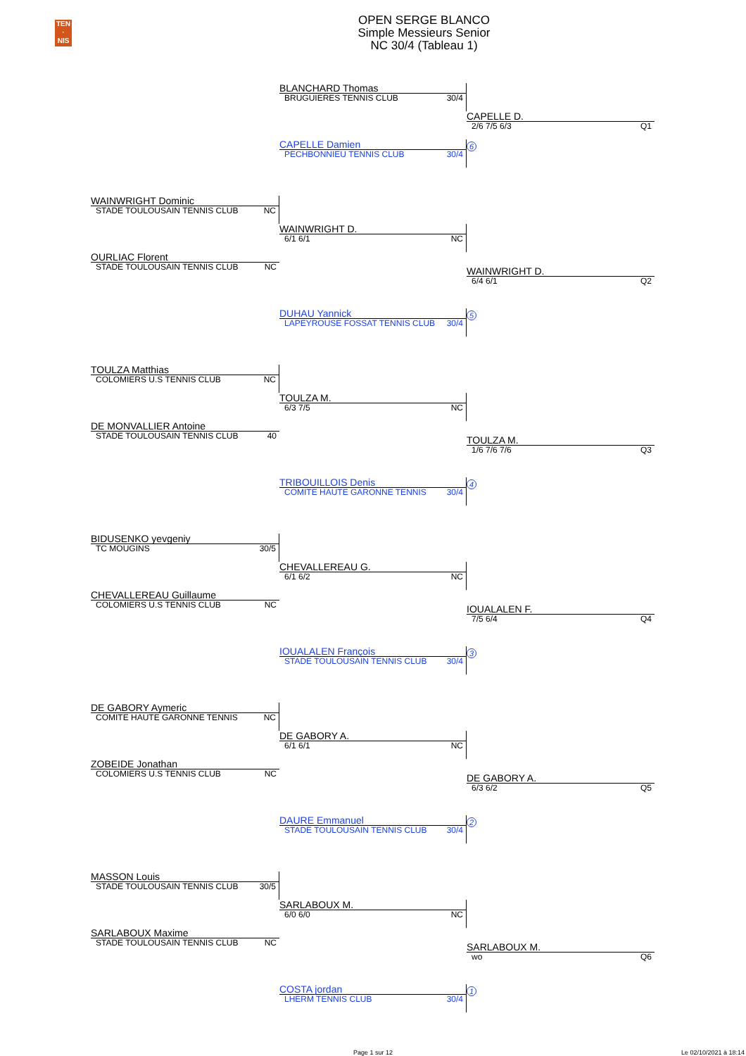TEN
·
NIS
OPEN SERGE BLANCO
Simple Messieurs Senior
NC 30/4 (Tableau 1)
BLANCHARD Thomas
BRUGUIERES TENNIS CLUB 30/4
CAPELLE D.
2/6 7/5 6/3 Q1
CAPELLE Damien
PECHBONNIEU TENNIS CLUB 30/4
6
WAINWRIGHT Dominic
STADE TOULOUSAIN TENNIS CLUB NC
WAINWRIGHT D.
6/1 6/1 NC
OURLIAC Florent
STADE TOULOUSAIN TENNIS CLUB NC
WAINWRIGHT D.
6/4 6/1 Q2
DUHAU Yannick
LAPEYROUSE FOSSAT TENNIS CLUB 30/4
5
TOULZA Matthias
COLOMIERS U.S TENNIS CLUB NC
TOULZA M.
6/3 7/5 NC
DE MONVALLIER Antoine
STADE TOULOUSAIN TENNIS CLUB 40
TOULZA M.
1/6 7/6 7/6 Q3
TRIBOUILLOIS Denis
COMITE HAUTE GARONNE TENNIS 30/4
4
BIDUSENKO yevgeniy
TC MOUGINS 30/5
CHEVALLEREAU G.
6/1 6/2 NC
CHEVALLEREAU Guillaume
COLOMIERS U.S TENNIS CLUB NC
IOUALALEN F.
7/5 6/4 Q4
IOUALALEN François
STADE TOULOUSAIN TENNIS CLUB 30/4
3
DE GABORY Aymeric
COMITE HAUTE GARONNE TENNIS NC
DE GABORY A.
6/1 6/1 NC
ZOBEIDE Jonathan
COLOMIERS U.S TENNIS CLUB NC
DE GABORY A.
6/3 6/2 Q5
DAURE Emmanuel
STADE TOULOUSAIN TENNIS CLUB 30/4
2
MASSON Louis
STADE TOULOUSAIN TENNIS CLUB 30/5
SARLABOUX M.
6/0 6/0 NC
SARLABOUX Maxime
STADE TOULOUSAIN TENNIS CLUB NC
SARLABOUX M.
wo Q6
COSTA jordan
LHERM TENNIS CLUB 30/4
1
Page 1 sur 12 Le 02/10/2021 à 18:14